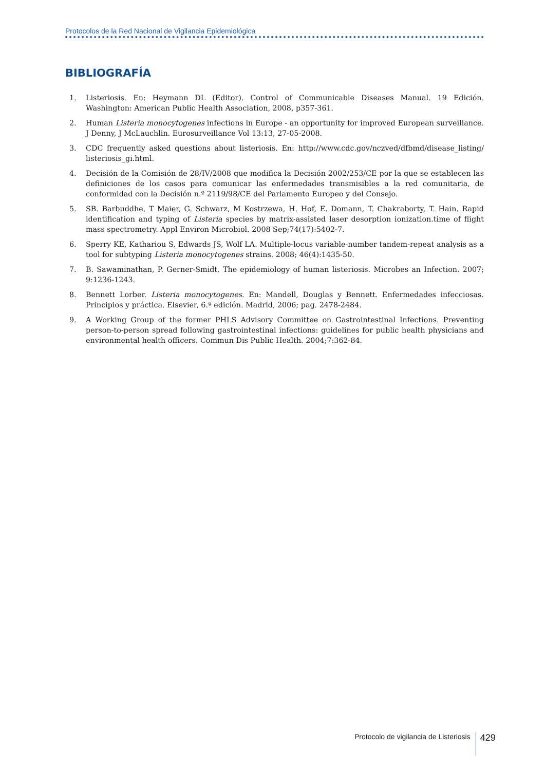Protocolos de la Red Nacional de Vigilancia Epidemiológica
BIBLIOGRAFÍA
1. Listeriosis. En: Heymann DL (Editor). Control of Communicable Diseases Manual. 19 Edición. Washington: American Public Health Association, 2008, p357-361.
2. Human Listeria monocytogenes infections in Europe - an opportunity for improved European surveillance. J Denny, J McLauchlin. Eurosurveillance Vol 13:13, 27-05-2008.
3. CDC frequently asked questions about listeriosis. En: http://www.cdc.gov/nczved/dfbmd/disease_listing/ listeriosis_gi.html.
4. Decisión de la Comisión de 28/IV/2008 que modifica la Decisión 2002/253/CE por la que se establecen las definiciones de los casos para comunicar las enfermedades transmisibles a la red comunitaria, de conformidad con la Decisión n.º 2119/98/CE del Parlamento Europeo y del Consejo.
5. SB. Barbuddhe, T Maier, G. Schwarz, M Kostrzewa, H. Hof, E. Domann, T. Chakraborty, T. Hain. Rapid identification and typing of Listeria species by matrix-assisted laser desorption ionization.time of flight mass spectrometry. Appl Environ Microbiol. 2008 Sep;74(17):5402-7.
6. Sperry KE, Kathariou S, Edwards JS, Wolf LA. Multiple-locus variable-number tandem-repeat analysis as a tool for subtyping Listeria monocytogenes strains. 2008; 46(4):1435-50.
7. B. Sawaminathan, P. Gerner-Smidt. The epidemiology of human listeriosis. Microbes an Infection. 2007; 9:1236-1243.
8. Bennett Lorber. Listeria monocytogenes. En: Mandell, Douglas y Bennett. Enfermedades infecciosas. Principios y práctica. Elsevier, 6.ª edición. Madrid, 2006; pag. 2478-2484.
9. A Working Group of the former PHLS Advisory Committee on Gastrointestinal Infections. Preventing person-to-person spread following gastrointestinal infections: guidelines for public health physicians and environmental health officers. Commun Dis Public Health. 2004;7:362-84.
Protocolo de vigilancia de Listeriosis 429